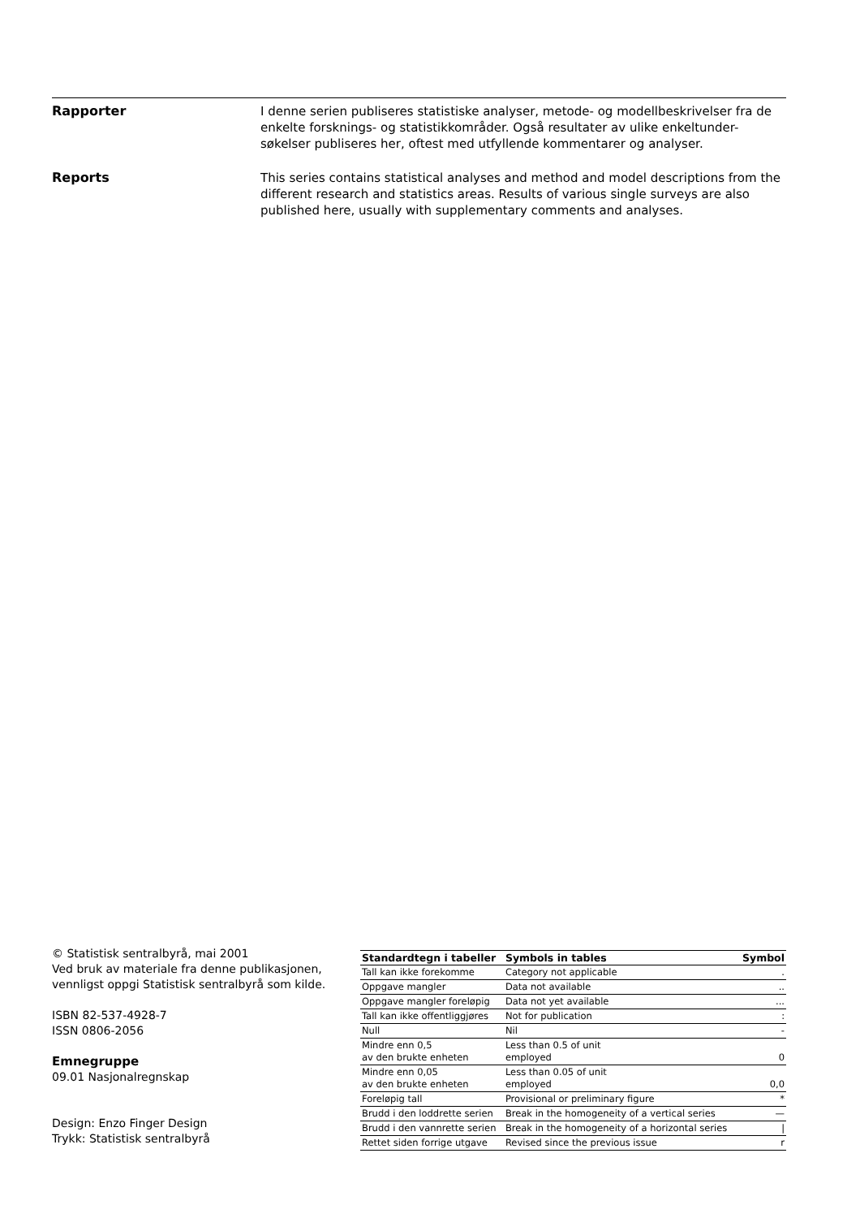Rapporter
I denne serien publiseres statistiske analyser, metode- og modellbeskrivelser fra de enkelte forsknings- og statistikkområder. Også resultater av ulike enkeltunder-søkelser publiseres her, oftest med utfyllende kommentarer og analyser.
Reports
This series contains statistical analyses and method and model descriptions from the different research and statistics areas. Results of various single surveys are also published here, usually with supplementary comments and analyses.
© Statistisk sentralbyrå, mai 2001
Ved bruk av materiale fra denne publikasjonen,
vennligst oppgi Statistisk sentralbyrå som kilde.
ISBN 82-537-4928-7
ISSN 0806-2056
Emnegruppe
09.01 Nasjonalregnskap
Design: Enzo Finger Design
Trykk: Statistisk sentralbyrå
| Standardtegn i tabeller | Symbols in tables | Symbol |
| --- | --- | --- |
| Tall kan ikke forekomme | Category not applicable | . |
| Oppgave mangler | Data not available | .. |
| Oppgave mangler foreløpig | Data not yet available | ... |
| Tall kan ikke offentliggjøres | Not for publication | : |
| Null | Nil | - |
| Mindre enn 0,5 av den brukte enheten | Less than 0.5 of unit employed | 0 |
| Mindre enn 0,05 av den brukte enheten | Less than 0.05 of unit employed | 0,0 |
| Foreløpig tall | Provisional or preliminary figure | * |
| Brudd i den loddrette serien | Break in the homogeneity of a vertical series | — |
| Brudd i den vannrette serien | Break in the homogeneity of a horizontal series | / |
| Rettet siden forrige utgave | Revised since the previous issue | r |